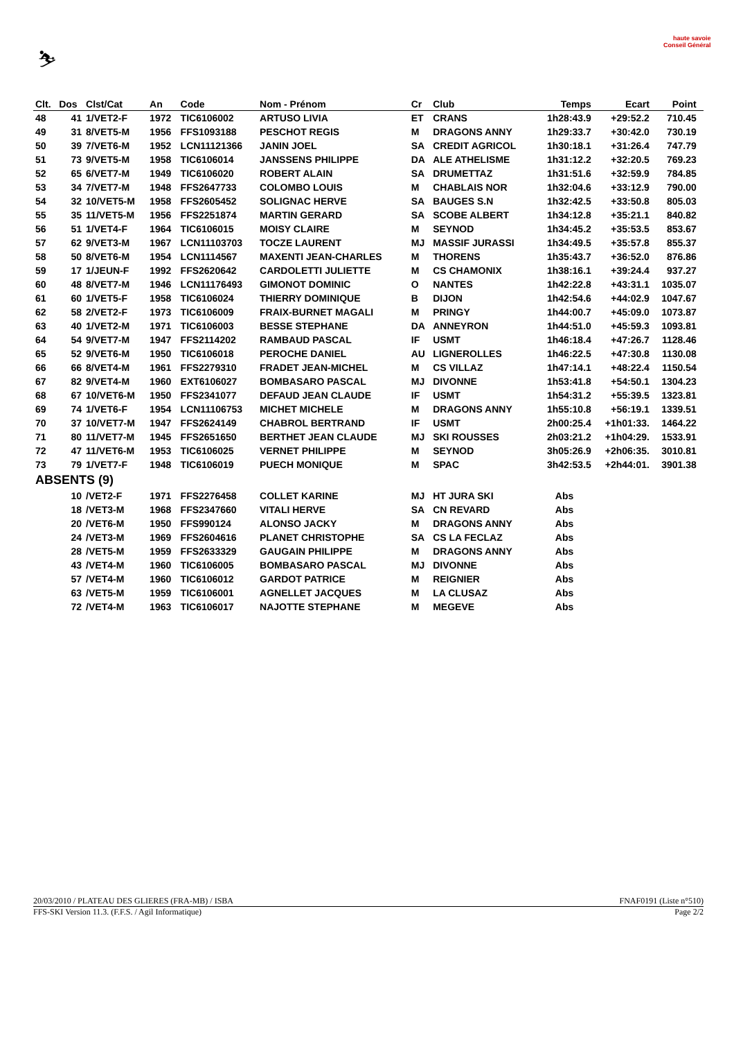⛷
haute savoie
Conseil Général
| Clt. | Dos | Clst/Cat | An | Code | Nom - Prénom | Cr | Club | Temps | Ecart | Point | |
| --- | --- | --- | --- | --- | --- | --- | --- | --- | --- | --- | --- |
| 48 | 41 | 1/VET2-F | 1972 | TIC6106002 | ARTUSO LIVIA | ET | CRANS | 1h28:43.9 | +29:52.2 | 710.45 | |
| 49 | 31 | 8/VET5-M | 1956 | FFS1093188 | PESCHOT REGIS | M | DRAGONS ANNY | 1h29:33.7 | +30:42.0 | 730.19 | |
| 50 | 39 | 7/VET6-M | 1952 | LCN11121366 | JANIN JOEL | SA | CREDIT AGRICOL | 1h30:18.1 | +31:26.4 | 747.79 | |
| 51 | 73 | 9/VET5-M | 1958 | TIC6106014 | JANSSENS PHILIPPE | DA | ALE ATHELISME | 1h31:12.2 | +32:20.5 | 769.23 | |
| 52 | 65 | 6/VET7-M | 1949 | TIC6106020 | ROBERT ALAIN | SA | DRUMETTAZ | 1h31:51.6 | +32:59.9 | 784.85 | |
| 53 | 34 | 7/VET7-M | 1948 | FFS2647733 | COLOMBO LOUIS | M | CHABLAIS NOR | 1h32:04.6 | +33:12.9 | 790.00 | |
| 54 | 32 | 10/VET5-M | 1958 | FFS2605452 | SOLIGNAC HERVE | SA | BAUGES S.N | 1h32:42.5 | +33:50.8 | 805.03 | |
| 55 | 35 | 11/VET5-M | 1956 | FFS2251874 | MARTIN GERARD | SA | SCOBE ALBERT | 1h34:12.8 | +35:21.1 | 840.82 | |
| 56 | 51 | 1/VET4-F | 1964 | TIC6106015 | MOISY CLAIRE | M | SEYNOD | 1h34:45.2 | +35:53.5 | 853.67 | |
| 57 | 62 | 9/VET3-M | 1967 | LCN11103703 | TOCZE LAURENT | MJ | MASSIF JURASSI | 1h34:49.5 | +35:57.8 | 855.37 | |
| 58 | 50 | 8/VET6-M | 1954 | LCN1114567 | MAXENTI JEAN-CHARLES | M | THORENS | 1h35:43.7 | +36:52.0 | 876.86 | |
| 59 | 17 | 1/JEUN-F | 1992 | FFS2620642 | CARDOLETTI JULIETTE | M | CS CHAMONIX | 1h38:16.1 | +39:24.4 | 937.27 | |
| 60 | 48 | 8/VET7-M | 1946 | LCN11176493 | GIMONOT DOMINIC | O | NANTES | 1h42:22.8 | +43:31.1 | 1035.07 | |
| 61 | 60 | 1/VET5-F | 1958 | TIC6106024 | THIERRY DOMINIQUE | B | DIJON | 1h42:54.6 | +44:02.9 | 1047.67 | |
| 62 | 58 | 2/VET2-F | 1973 | TIC6106009 | FRAIX-BURNET MAGALI | M | PRINGY | 1h44:00.7 | +45:09.0 | 1073.87 | |
| 63 | 40 | 1/VET2-M | 1971 | TIC6106003 | BESSE STEPHANE | DA | ANNEYRON | 1h44:51.0 | +45:59.3 | 1093.81 | |
| 64 | 54 | 9/VET7-M | 1947 | FFS2114202 | RAMBAUD PASCAL | IF | USMT | 1h46:18.4 | +47:26.7 | 1128.46 | |
| 65 | 52 | 9/VET6-M | 1950 | TIC6106018 | PEROCHE DANIEL | AU | LIGNEROLLES | 1h46:22.5 | +47:30.8 | 1130.08 | |
| 66 | 66 | 8/VET4-M | 1961 | FFS2279310 | FRADET JEAN-MICHEL | M | CS VILLAZ | 1h47:14.1 | +48:22.4 | 1150.54 | |
| 67 | 82 | 9/VET4-M | 1960 | EXT6106027 | BOMBASARO PASCAL | MJ | DIVONNE | 1h53:41.8 | +54:50.1 | 1304.23 | |
| 68 | 67 | 10/VET6-M | 1950 | FFS2341077 | DEFAUD JEAN CLAUDE | IF | USMT | 1h54:31.2 | +55:39.5 | 1323.81 | |
| 69 | 74 | 1/VET6-F | 1954 | LCN11106753 | MICHET MICHELE | M | DRAGONS ANNY | 1h55:10.8 | +56:19.1 | 1339.51 | |
| 70 | 37 | 10/VET7-M | 1947 | FFS2624149 | CHABROL BERTRAND | IF | USMT | 2h00:25.4 | +1h01:33. | 1464.22 | |
| 71 | 80 | 11/VET7-M | 1945 | FFS2651650 | BERTHET JEAN CLAUDE | MJ | SKI ROUSSES | 2h03:21.2 | +1h04:29. | 1533.91 | |
| 72 | 47 | 11/VET6-M | 1953 | TIC6106025 | VERNET PHILIPPE | M | SEYNOD | 3h05:26.9 | +2h06:35. | 3010.81 | |
| 73 | 79 | 1/VET7-F | 1948 | TIC6106019 | PUECH MONIQUE | M | SPAC | 3h42:53.5 | +2h44:01. | 3901.38 | |
| ABSENTS (9) | | | | | | | | | | | |
| | 10 | /VET2-F | 1971 | FFS2276458 | COLLET KARINE | MJ | HT JURA SKI | Abs | | | |
| | 18 | /VET3-M | 1968 | FFS2347660 | VITALI HERVE | SA | CN REVARD | Abs | | | |
| | 20 | /VET6-M | 1950 | FFS990124 | ALONSO JACKY | M | DRAGONS ANNY | Abs | | | |
| | 24 | /VET3-M | 1969 | FFS2604616 | PLANET CHRISTOPHE | SA | CS LA FECLAZ | Abs | | | |
| | 28 | /VET5-M | 1959 | FFS2633329 | GAUGAIN PHILIPPE | M | DRAGONS ANNY | Abs | | | |
| | 43 | /VET4-M | 1960 | TIC6106005 | BOMBASARO PASCAL | MJ | DIVONNE | Abs | | | |
| | 57 | /VET4-M | 1960 | TIC6106012 | GARDOT PATRICE | M | REIGNIER | Abs | | | |
| | 63 | /VET5-M | 1959 | TIC6106001 | AGNELLET JACQUES | M | LA CLUSAZ | Abs | | | |
| | 72 | /VET4-M | 1963 | TIC6106017 | NAJOTTE STEPHANE | M | MEGEVE | Abs | | | |
20/03/2010 / PLATEAU DES GLIERES (FRA-MB) / ISBA FNAF0191 (Liste n°510)
FFS-SKI Version 11.3. (F.F.S. / Agil Informatique) Page 2/2